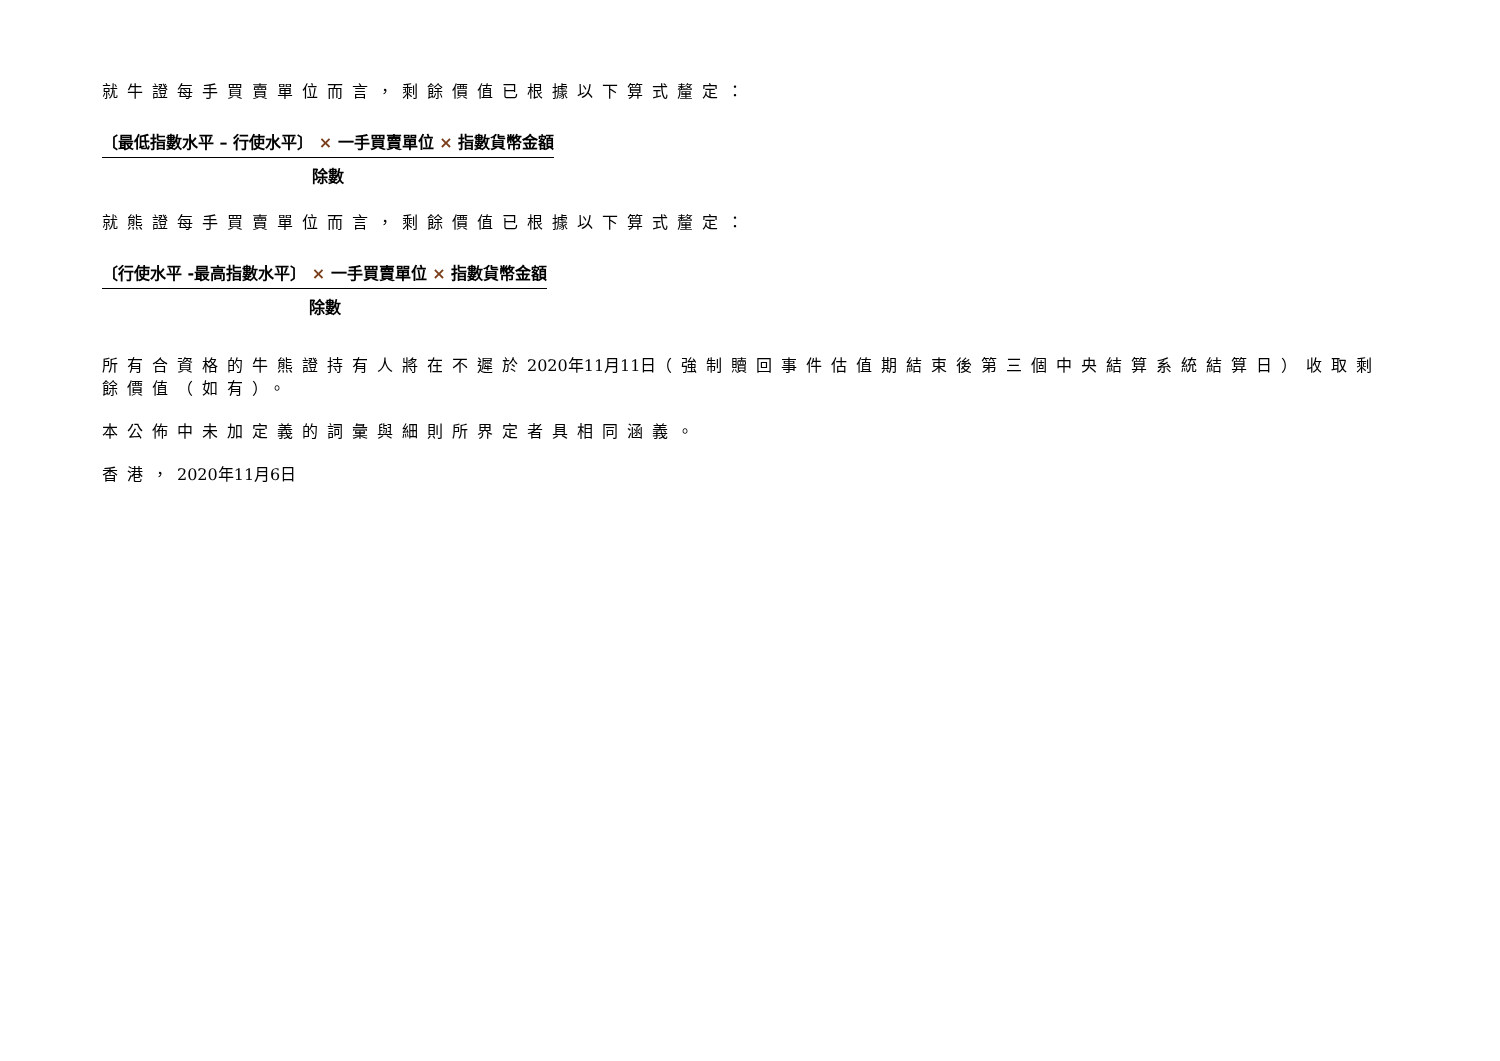就牛證每手買賣單位而言，剩餘價值已根據以下算式釐定：
〔最低指數水平 – 行使水平〕 × 一手買賣單位 × 指數貨幣金額
除數
就熊證每手買賣單位而言，剩餘價值已根據以下算式釐定：
〔行使水平 -最高指數水平〕 × 一手買賣單位 × 指數貨幣金額
除數
所有合資格的牛熊證持有人將在不遲於2020年11月11日（強制贖回事件估值期結束後第三個中央結算系統結算日）收取剩餘價值（如有）。
本公佈中未加定義的詞彙與細則所界定者具相同涵義。
香港，2020年11月6日